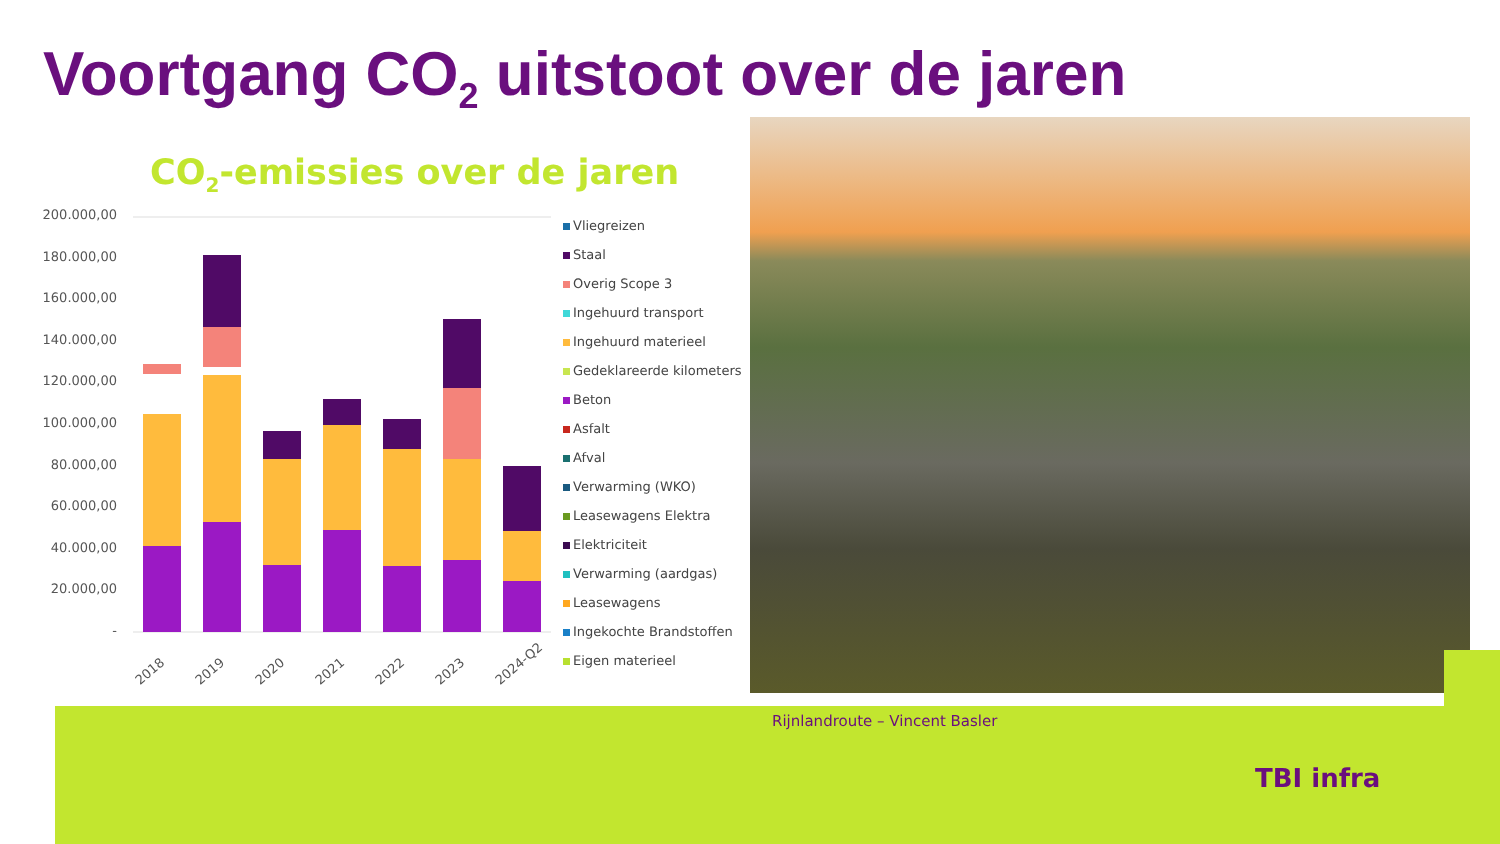Voortgang CO<sub>2</sub> uitstoot over de jaren
CO<sub>2</sub>-emissies over de jaren
200.000,00
180.000,00
160.000,00
140.000,00
120.000,00
100.000,00
80.000,00
60.000,00
40.000,00
20.000,00
-
2018
2019
2020
2021
2022
2023
2024-Q2
Vliegreizen
Staal
Overig Scope 3
Ingehuurd transport
Ingehuurd materieel
Gedeklareerde kilometers
Beton
Asfalt
Afval
Verwarming (WKO)
Leasewagens Elektra
Elektriciteit
Verwarming (aardgas)
Leasewagens
Ingekochte Brandstoffen
Eigen materieel
Rijnlandroute – Vincent Basler
TBI infra